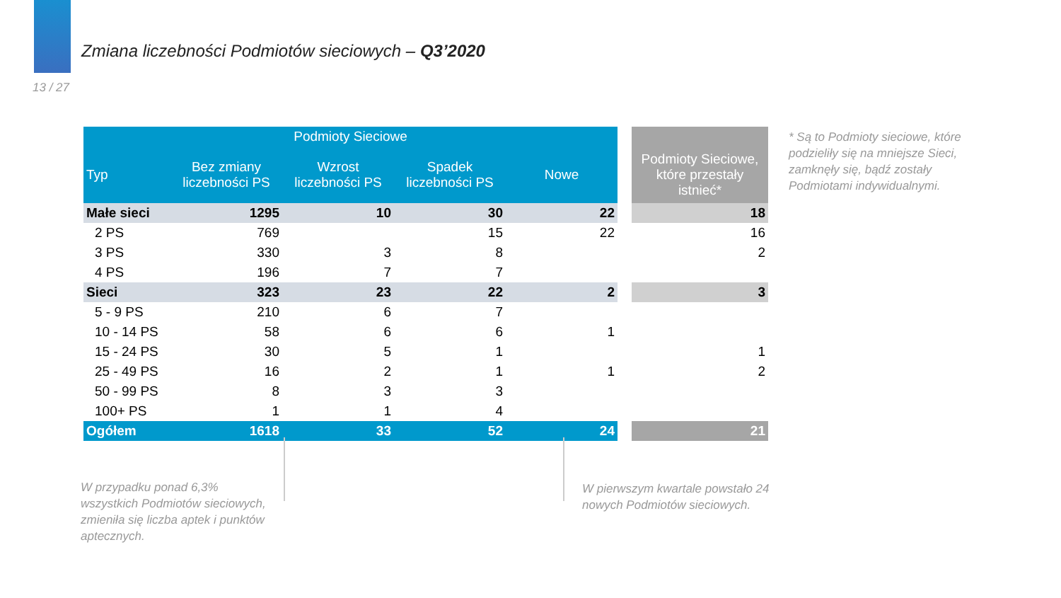Zmiana liczebności Podmiotów sieciowych – Q3’2020
13 / 27
| Podmioty Sieciowe | | | | | | |
| Typ | Bez zmiany liczebności PS | Wzrost liczebności PS | Spadek liczebności PS | Nowe | | Podmioty Sieciowe, które przestały istnieć* |
| Małe sieci | 1295 | 10 | 30 | 22 | | 18 |
| 2 PS | 769 | | 15 | 22 | | 16 |
| 3 PS | 330 | 3 | 8 | | | 2 |
| 4 PS | 196 | 7 | 7 | | | |
| Sieci | 323 | 23 | 22 | 2 | | 3 |
| 5 - 9 PS | 210 | 6 | 7 | | | |
| 10 - 14 PS | 58 | 6 | 6 | 1 | | |
| 15 - 24 PS | 30 | 5 | 1 | | | 1 |
| 25 - 49 PS | 16 | 2 | 1 | 1 | | 2 |
| 50 - 99 PS | 8 | 3 | 3 | | | |
| 100+ PS | 1 | 1 | 4 | | | |
| Ogółem | 1618 | 33 | 52 | 24 | | 21 |
* Są to Podmioty sieciowe, które podzieliły się na mniejsze Sieci, zamknęły się, bądź zostały Podmiotami indywidualnymi.
W przypadku ponad 6,3% wszystkich Podmiotów sieciowych, zmieniła się liczba aptek i punktów aptecznych.
W pierwszym kwartale powstało 24 nowych Podmiotów sieciowych.